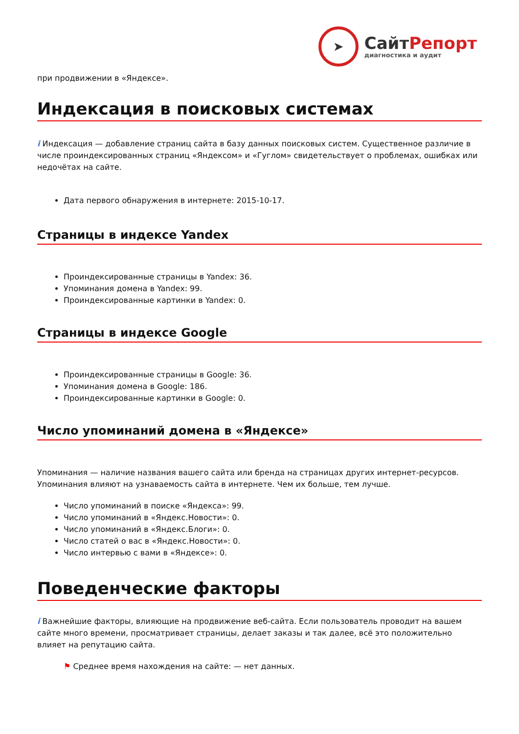➤
СайтРепорт
диагностика и аудит
при продвижении в «Яндексе».
Индексация в поисковых системах
i Индексация — добавление страниц сайта в базу данных поисковых систем. Существенное различие в числе проиндексированных страниц «Яндексом» и «Гуглом» свидетельствует о проблемах, ошибках или недочётах на сайте.
Дата первого обнаружения в интернете: 2015-10-17.
Страницы в индексе Yandex
Проиндексированные страницы в Yandex: 36.
Упоминания домена в Yandex: 99.
Проиндексированные картинки в Yandex: 0.
Страницы в индексе Google
Проиндексированные страницы в Google: 36.
Упоминания домена в Google: 186.
Проиндексированные картинки в Google: 0.
Число упоминаний домена в «Яндексе»
Упоминания — наличие названия вашего сайта или бренда на страницах других интернет-ресурсов. Упоминания влияют на узнаваемость сайта в интернете. Чем их больше, тем лучше.
Число упоминаний в поиске «Яндекса»: 99.
Число упоминаний в «Яндекс.Новости»: 0.
Число упоминаний в «Яндекс.Блоги»: 0.
Число статей о вас в «Яндекс.Новости»: 0.
Число интервью с вами в «Яндексе»: 0.
Поведенческие факторы
i Важнейшие факторы, влияющие на продвижение веб-сайта. Если пользователь проводит на вашем сайте много времени, просматривает страницы, делает заказы и так далее, всё это положительно влияет на репутацию сайта.
⚑ Среднее время нахождения на сайте: — нет данных.